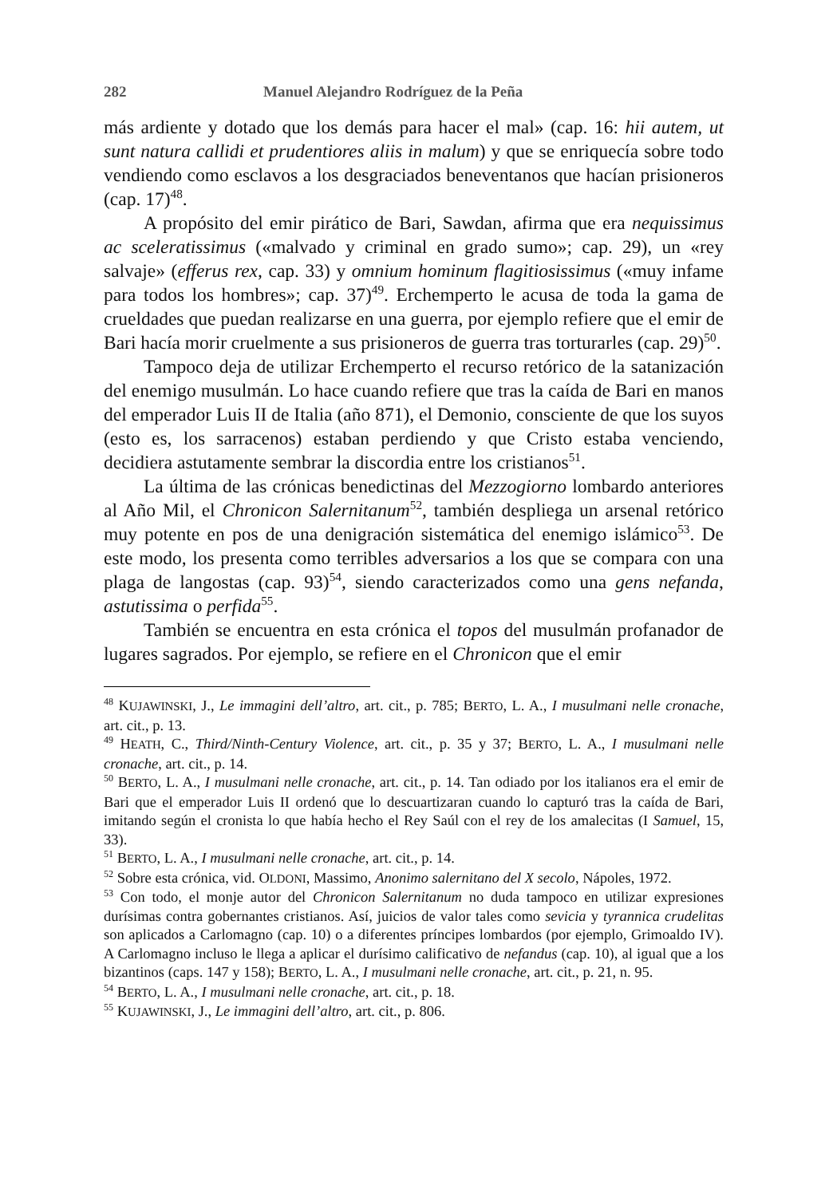282 Manuel Alejandro Rodríguez de la Peña
más ardiente y dotado que los demás para hacer el mal» (cap. 16: hii autem, ut sunt natura callidi et prudentiores aliis in malum) y que se enriquecía sobre todo vendiendo como esclavos a los desgraciados beneventanos que hacían prisioneros (cap. 17)<sup>48</sup>.
A propósito del emir pirático de Bari, Sawdan, afirma que era nequissimus ac sceleratissimus («malvado y criminal en grado sumo»; cap. 29), un «rey salvaje» (efferus rex, cap. 33) y omnium hominum flagitiosissimus («muy infame para todos los hombres»; cap. 37)<sup>49</sup>. Erchemperto le acusa de toda la gama de crueldades que puedan realizarse en una guerra, por ejemplo refiere que el emir de Bari hacía morir cruelmente a sus prisioneros de guerra tras torturarles (cap. 29)<sup>50</sup>.
Tampoco deja de utilizar Erchemperto el recurso retórico de la satanización del enemigo musulmán. Lo hace cuando refiere que tras la caída de Bari en manos del emperador Luis II de Italia (año 871), el Demonio, consciente de que los suyos (esto es, los sarracenos) estaban perdiendo y que Cristo estaba venciendo, decidiera astutamente sembrar la discordia entre los cristianos<sup>51</sup>.
La última de las crónicas benedictinas del Mezzogiorno lombardo anteriores al Año Mil, el Chronicon Salernitanum<sup>52</sup>, también despliega un arsenal retórico muy potente en pos de una denigración sistemática del enemigo islámico<sup>53</sup>. De este modo, los presenta como terribles adversarios a los que se compara con una plaga de langostas (cap. 93)<sup>54</sup>, siendo caracterizados como una gens nefanda, astutissima o perfida<sup>55</sup>.
También se encuentra en esta crónica el topos del musulmán profanador de lugares sagrados. Por ejemplo, se refiere en el Chronicon que el emir
<sup>48</sup> KUJAWINSKI, J., Le immagini dell’altro, art. cit., p. 785; BERTO, L. A., I musulmani nelle cronache, art. cit., p. 13.
<sup>49</sup> HEATH, C., Third/Ninth-Century Violence, art. cit., p. 35 y 37; BERTO, L. A., I musulmani nelle cronache, art. cit., p. 14.
<sup>50</sup> BERTO, L. A., I musulmani nelle cronache, art. cit., p. 14. Tan odiado por los italianos era el emir de Bari que el emperador Luis II ordenó que lo descuartizaran cuando lo capturó tras la caída de Bari, imitando según el cronista lo que había hecho el Rey Saúl con el rey de los amalecitas (I Samuel, 15, 33).
<sup>51</sup> BERTO, L. A., I musulmani nelle cronache, art. cit., p. 14.
<sup>52</sup> Sobre esta crónica, vid. OLDONI, Massimo, Anonimo salernitano del X secolo, Nápoles, 1972.
<sup>53</sup> Con todo, el monje autor del Chronicon Salernitanum no duda tampoco en utilizar expresiones durísimas contra gobernantes cristianos. Así, juicios de valor tales como sevicia y tyrannica crudelitas son aplicados a Carlomagno (cap. 10) o a diferentes príncipes lombardos (por ejemplo, Grimoaldo IV). A Carlomagno incluso le llega a aplicar el durísimo calificativo de nefandus (cap. 10), al igual que a los bizantinos (caps. 147 y 158); BERTO, L. A., I musulmani nelle cronache, art. cit., p. 21, n. 95.
<sup>54</sup> BERTO, L. A., I musulmani nelle cronache, art. cit., p. 18.
<sup>55</sup> KUJAWINSKI, J., Le immagini dell’altro, art. cit., p. 806.